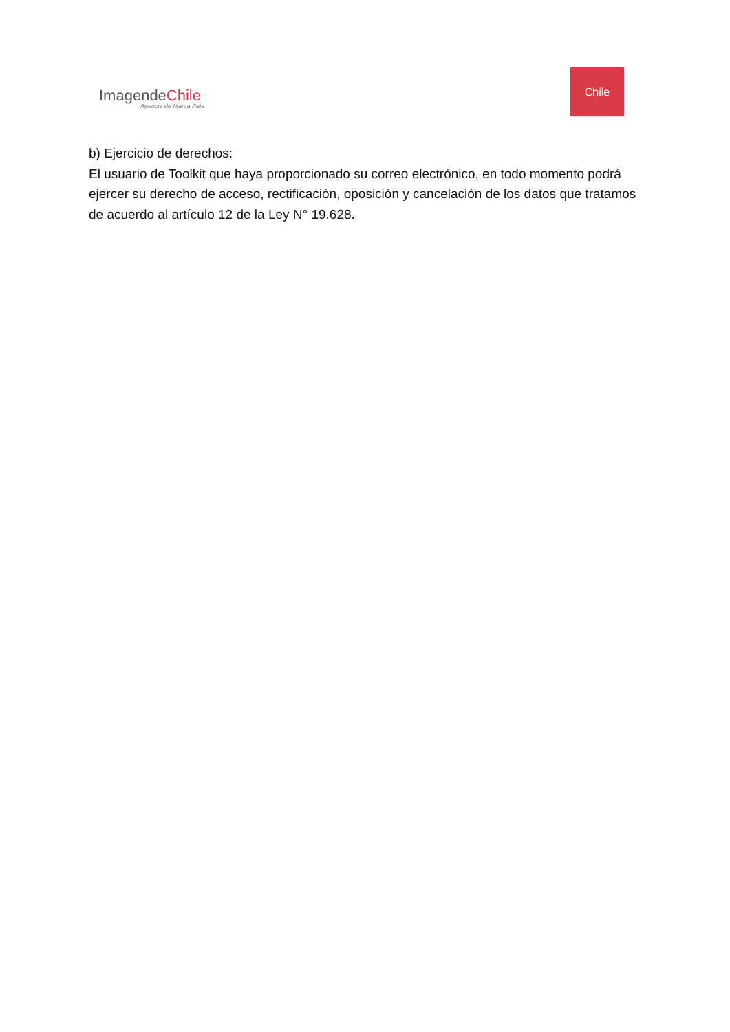ImagendeChile
Agencia de Marca País
Chile
b) Ejercicio de derechos:
El usuario de Toolkit que haya proporcionado su correo electrónico, en todo momento podrá ejercer su derecho de acceso, rectificación, oposición y cancelación de los datos que tratamos de acuerdo al artículo 12 de la Ley N° 19.628.